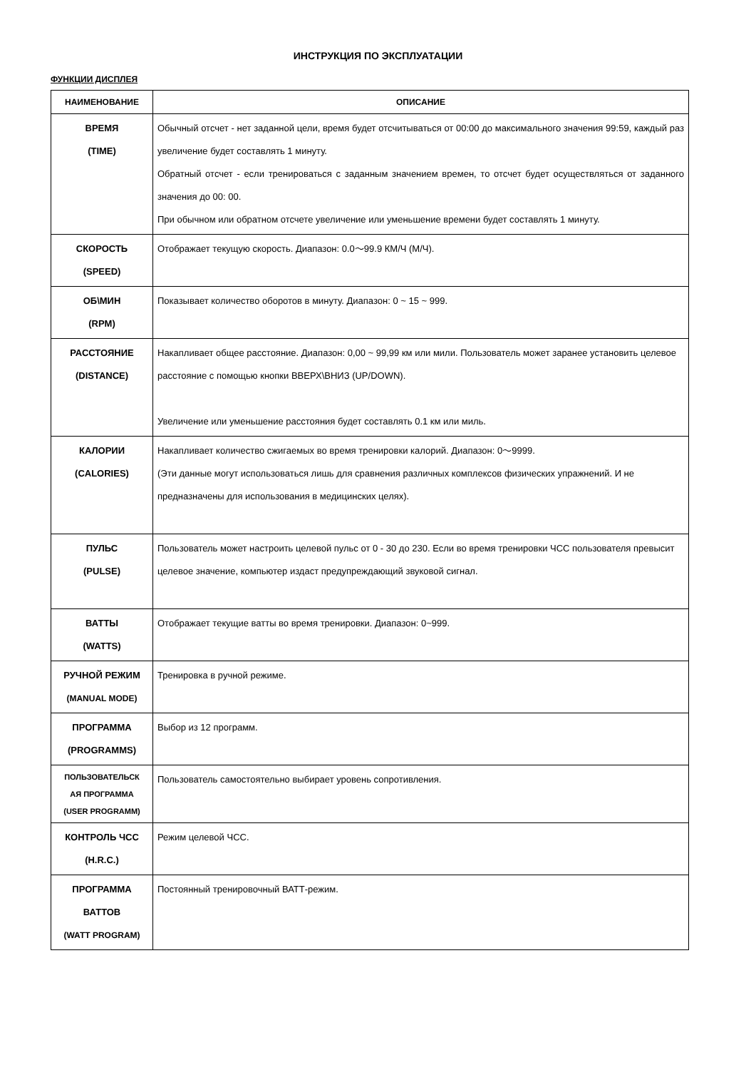ИНСТРУКЦИЯ ПО ЭКСПЛУАТАЦИИ
ФУНКЦИИ ДИСПЛЕЯ
| НАИМЕНОВАНИЕ | ОПИСАНИЕ |
| --- | --- |
| ВРЕМЯ (TIME) | Обычный отсчет - нет заданной цели, время будет отсчитываться от 00:00 до максимального значения 99:59, каждый раз увеличение будет составлять 1 минуту. Обратный отсчет - если тренироваться с заданным значением времен, то отсчет будет осуществляться от заданного значения до 00: 00. При обычном или обратном отсчете увеличение или уменьшение времени будет составлять 1 минуту. |
| СКОРОСТЬ (SPEED) | Отображает текущую скорость. Диапазон: 0.0～99.9 КМ/Ч (М/Ч). |
| ОБ\МИН (RPM) | Показывает количество оборотов в минуту. Диапазон: 0 ~ 15 ~ 999. |
| РАССТОЯНИЕ (DISTANCE) | Накапливает общее расстояние. Диапазон: 0,00 ~ 99,99 км или мили. Пользователь может заранее установить целевое расстояние с помощью кнопки ВВЕРХ\ВНИЗ (UP/DOWN). Увеличение или уменьшение расстояния будет составлять 0.1 км или миль. |
| КАЛОРИИ (CALORIES) | Накапливает количество сжигаемых во время тренировки калорий. Диапазон: 0～9999. (Эти данные могут использоваться лишь для сравнения различных комплексов физических упражнений. И не предназначены для использования в медицинских целях). |
| ПУЛЬС (PULSE) | Пользователь может настроить целевой пульс от 0 - 30 до 230. Если во время тренировки ЧСС пользователя превысит целевое значение, компьютер издаст предупреждающий звуковой сигнал. |
| ВАТТЫ (WATTS) | Отображает текущие ватты во время тренировки. Диапазон: 0~999. |
| РУЧНОЙ РЕЖИМ (MANUAL MODE) | Тренировка в ручной режиме. |
| ПРОГРАММА (PROGRAMMS) | Выбор из 12 программ. |
| ПОЛЬЗОВАТЕЛЬСК АЯ ПРОГРАММА (USER PROGRAMM) | Пользователь самостоятельно выбирает уровень сопротивления. |
| КОНТРОЛЬ ЧСС (H.R.C.) | Режим целевой ЧСС. |
| ПРОГРАММА ВАТТОВ (WATT PROGRAM) | Постоянный тренировочный ВАТТ-режим. |